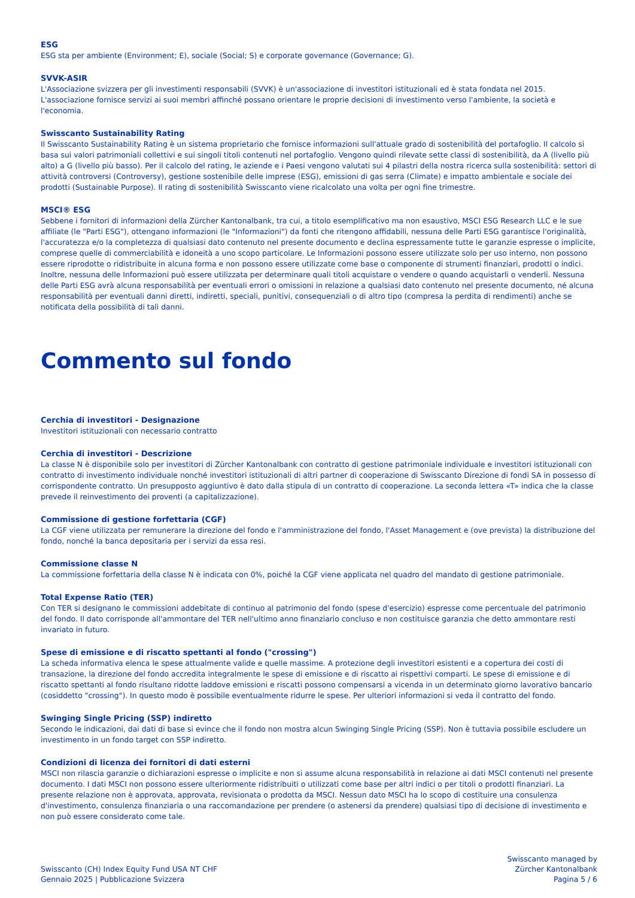ESG
ESG sta per ambiente (Environment; E), sociale (Social; S) e corporate governance (Governance; G).
SVVK-ASIR
L'Associazione svizzera per gli investimenti responsabili (SVVK) è un'associazione di investitori istituzionali ed è stata fondata nel 2015. L'associazione fornisce servizi ai suoi membri affinché possano orientare le proprie decisioni di investimento verso l'ambiente, la società e l'economia.
Swisscanto Sustainability Rating
Il Swisscanto Sustainability Rating è un sistema proprietario che fornisce informazioni sull'attuale grado di sostenibilità del portafoglio. Il calcolo si basa sui valori patrimoniali collettivi e sui singoli titoli contenuti nel portafoglio. Vengono quindi rilevate sette classi di sostenibilità, da A (livello più alto) a G (livello più basso). Per il calcolo del rating, le aziende e i Paesi vengono valutati sui 4 pilastri della nostra ricerca sulla sostenibilità: settori di attività controversi (Controversy), gestione sostenibile delle imprese (ESG), emissioni di gas serra (Climate) e impatto ambientale e sociale dei prodotti (Sustainable Purpose). Il rating di sostenibilità Swisscanto viene ricalcolato una volta per ogni fine trimestre.
MSCI® ESG
Sebbene i fornitori di informazioni della Zürcher Kantonalbank, tra cui, a titolo esemplificativo ma non esaustivo, MSCI ESG Research LLC e le sue affiliate (le "Parti ESG"), ottengano informazioni (le "Informazioni") da fonti che ritengono affidabili, nessuna delle Parti ESG garantisce l'originalità, l'accuratezza e/o la completezza di qualsiasi dato contenuto nel presente documento e declina espressamente tutte le garanzie espresse o implicite, comprese quelle di commerciabilità e idoneità a uno scopo particolare. Le Informazioni possono essere utilizzate solo per uso interno, non possono essere riprodotte o ridistribuite in alcuna forma e non possono essere utilizzate come base o componente di strumenti finanziari, prodotti o indici. Inoltre, nessuna delle Informazioni può essere utilizzata per determinare quali titoli acquistare o vendere o quando acquistarli o venderli. Nessuna delle Parti ESG avrà alcuna responsabilità per eventuali errori o omissioni in relazione a qualsiasi dato contenuto nel presente documento, né alcuna responsabilità per eventuali danni diretti, indiretti, speciali, punitivi, consequenziali o di altro tipo (compresa la perdita di rendimenti) anche se notificata della possibilità di tali danni.
Commento sul fondo
Cerchia di investitori - Designazione
Investitori istituzionali con necessario contratto
Cerchia di investitori - Descrizione
La classe N è disponibile solo per investitori di Zürcher Kantonalbank con contratto di gestione patrimoniale individuale e investitori istituzionali con contratto di investimento individuale nonché investitori istituzionali di altri partner di cooperazione di Swisscanto Direzione di fondi SA in possesso di corrispondente contratto. Un presupposto aggiuntivo è dato dalla stipula di un contratto di cooperazione. La seconda lettera «T» indica che la classe prevede il reinvestimento dei proventi (a capitalizzazione).
Commissione di gestione forfettaria (CGF)
La CGF viene utilizzata per remunerare la direzione del fondo e l'amministrazione del fondo, l'Asset Management e (ove prevista) la distribuzione del fondo, nonché la banca depositaria per i servizi da essa resi.
Commissione classe N
La commissione forfettaria della classe N è indicata con 0%, poiché la CGF viene applicata nel quadro del mandato di gestione patrimoniale.
Total Expense Ratio (TER)
Con TER si designano le commissioni addebitate di continuo al patrimonio del fondo (spese d'esercizio) espresse come percentuale del patrimonio del fondo. Il dato corrisponde all'ammontare del TER nell'ultimo anno finanziario concluso e non costituisce garanzia che detto ammontare resti invariato in futuro.
Spese di emissione e di riscatto spettanti al fondo ("crossing")
La scheda informativa elenca le spese attualmente valide e quelle massime. A protezione degli investitori esistenti e a copertura dei costi di transazione, la direzione del fondo accredita integralmente le spese di emissione e di riscatto ai rispettivi comparti. Le spese di emissione e di riscatto spettanti al fondo risultano ridotte laddove emissioni e riscatti possono compensarsi a vicenda in un determinato giorno lavorativo bancario (cosiddetto "crossing"). In questo modo è possibile eventualmente ridurre le spese. Per ulteriori informazioni si veda il contratto del fondo.
Swinging Single Pricing (SSP) indiretto
Secondo le indicazioni, dai dati di base si evince che il fondo non mostra alcun Swinging Single Pricing (SSP). Non è tuttavia possibile escludere un investimento in un fondo target con SSP indiretto.
Condizioni di licenza dei fornitori di dati esterni
MSCI non rilascia garanzie o dichiarazioni espresse o implicite e non si assume alcuna responsabilità in relazione ai dati MSCI contenuti nel presente documento. I dati MSCI non possono essere ulteriormente ridistribuiti o utilizzati come base per altri indici o per titoli o prodotti finanziari. La presente relazione non è approvata, approvata, revisionata o prodotta da MSCI. Nessun dato MSCI ha lo scopo di costituire una consulenza d'investimento, consulenza finanziaria o una raccomandazione per prendere (o astenersi da prendere) qualsiasi tipo di decisione di investimento e non può essere considerato come tale.
Swisscanto (CH) Index Equity Fund USA NT CHF
Gennaio 2025 | Pubblicazione Svizzera
Swisscanto managed by
Zürcher Kantonalbank
Pagina 5 / 6